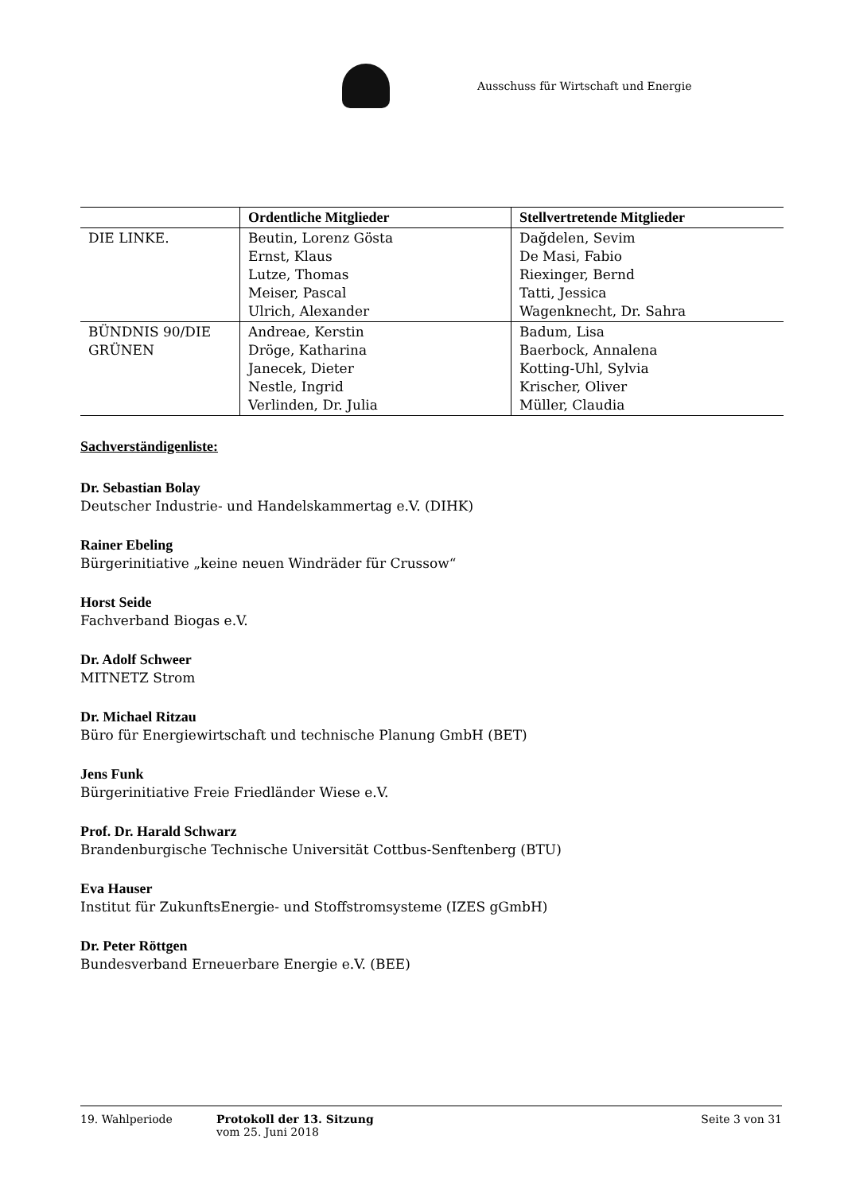Ausschuss für Wirtschaft und Energie
| | Ordentliche Mitglieder | Stellvertretende Mitglieder |
| --- | --- | --- |
| DIE LINKE. | Beutin, Lorenz Gösta Ernst, Klaus Lutze, Thomas Meiser, Pascal Ulrich, Alexander | Dağdelen, Sevim De Masi, Fabio Riexinger, Bernd Tatti, Jessica Wagenknecht, Dr. Sahra |
| BÜNDNIS 90/DIE GRÜNEN | Andreae, Kerstin Dröge, Katharina Janecek, Dieter Nestle, Ingrid Verlinden, Dr. Julia | Badum, Lisa Baerbock, Annalena Kotting-Uhl, Sylvia Krischer, Oliver Müller, Claudia |
Sachverständigenliste:
Dr. Sebastian Bolay
Deutscher Industrie- und Handelskammertag e.V. (DIHK)
Rainer Ebeling
Bürgerinitiative „keine neuen Windräder für Crussow“
Horst Seide
Fachverband Biogas e.V.
Dr. Adolf Schweer
MITNETZ Strom
Dr. Michael Ritzau
Büro für Energiewirtschaft und technische Planung GmbH (BET)
Jens Funk
Bürgerinitiative Freie Friedländer Wiese e.V.
Prof. Dr. Harald Schwarz
Brandenburgische Technische Universität Cottbus-Senftenberg (BTU)
Eva Hauser
Institut für ZukunftsEnergie- und Stoffstromsysteme (IZES gGmbH)
Dr. Peter Röttgen
Bundesverband Erneuerbare Energie e.V. (BEE)
19. Wahlperiode Protokoll der 13. Sitzung
vom 25. Juni 2018
Seite 3 von 31